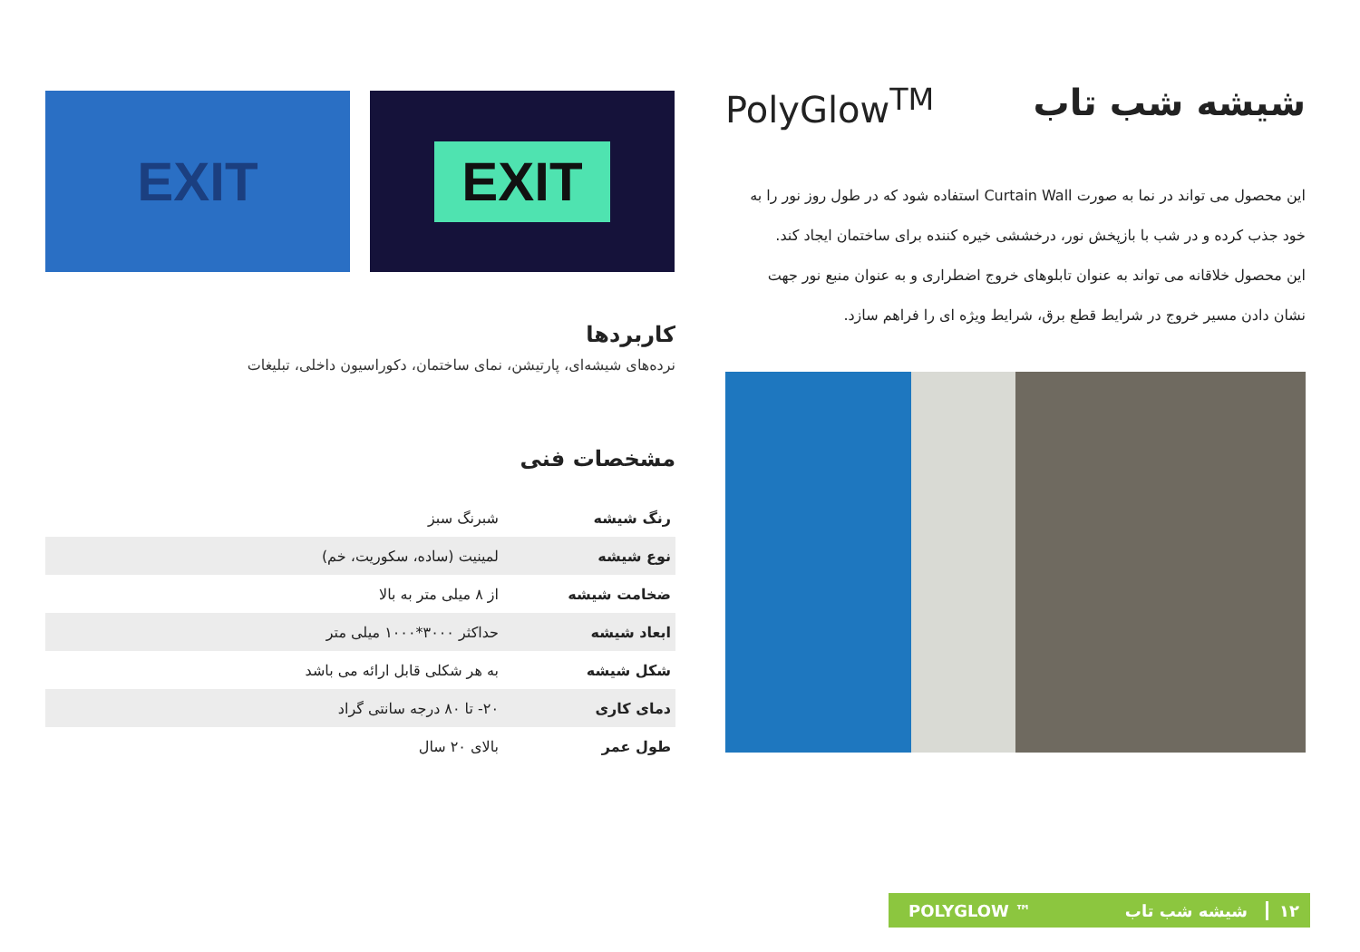شیشه شب تاب PolyGlow<sup>TM</sup>
این محصول می تواند در نما به صورت Curtain Wall استفاده شود که در طول روز نور را به خود جذب کرده و در شب با بازپخش نور، درخششی خیره کننده برای ساختمان ایجاد کند.
این محصول خلاقانه می تواند به عنوان تابلوهای خروج اضطراری و به عنوان منبع نور جهت نشان دادن مسیر خروج در شرایط قطع برق، شرایط ویژه ای را فراهم سازد.
EXIT
EXIT
کاربردها
نرده‌های شیشه‌ای، پارتیشن، نمای ساختمان، دکوراسیون داخلی، تبلیغات
مشخصات فنی
| رنگ شیشه | شبرنگ سبز |
| نوع شیشه | لمینیت (ساده، سکوریت، خم) |
| ضخامت شیشه | از ۸ میلی متر به بالا |
| ابعاد شیشه | حداکثر ۳۰۰۰*۱۰۰۰ میلی متر |
| شکل شیشه | به هر شکلی قابل ارائه می باشد |
| دمای کاری | ۲۰- تا ۸۰ درجه سانتی گراد |
| طول عمر | بالای ۲۰ سال |
POLYGLOW ™ شیشه شب تاب ۱۲